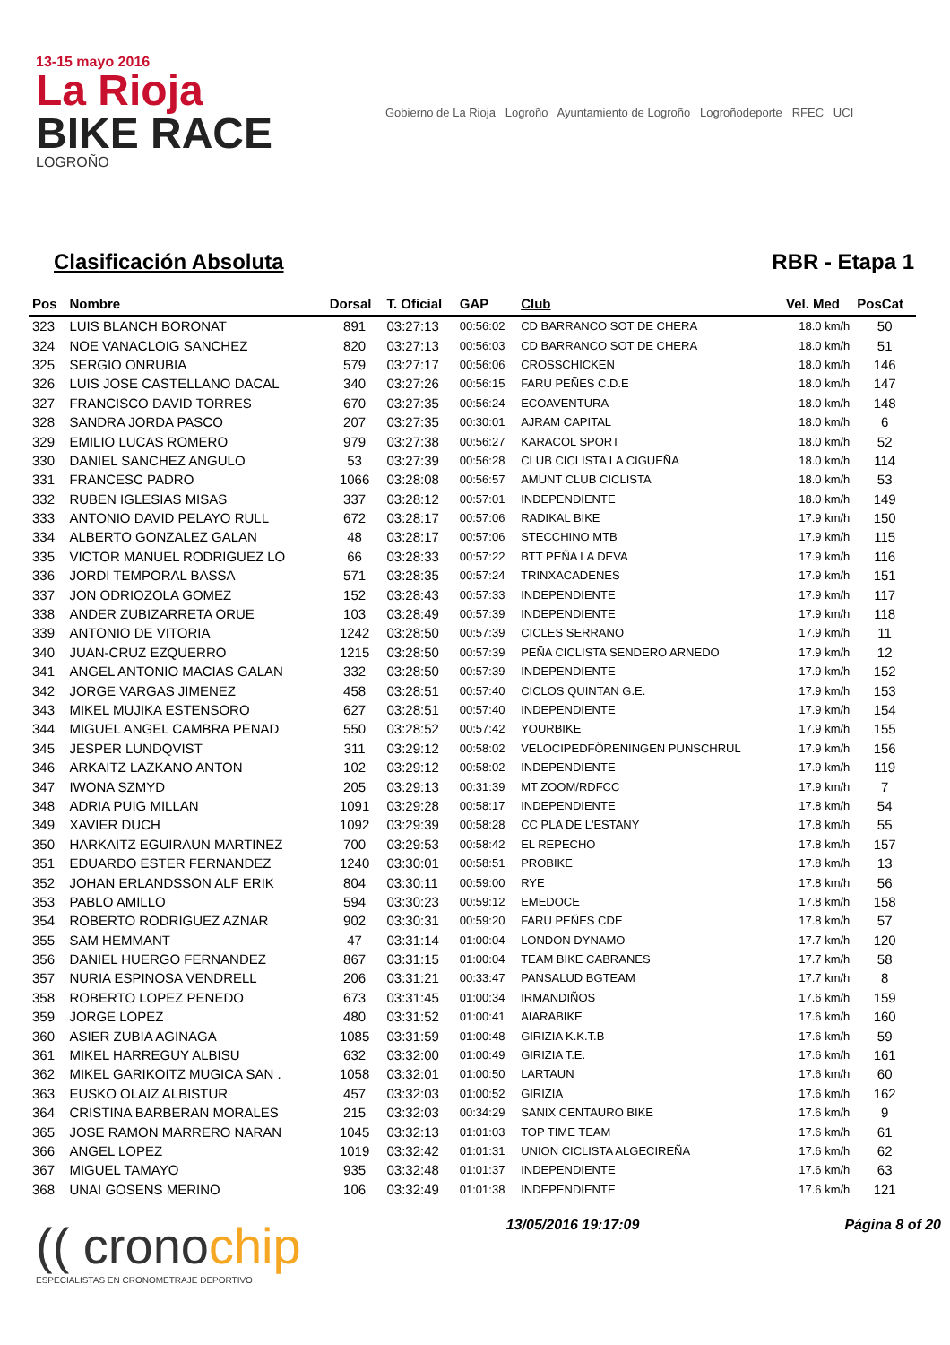13-15 mayo 2016
La Rioja
BIKE RACE
LOGROÑO
Gobierno de La Rioja Logroño Ayuntamiento de Logroño Logroñodeporte RFEC UCI
Clasificación Absoluta RBR - Etapa 1
| Pos | Nombre | Dorsal | T. Oficial | GAP | Club | Vel. Med | PosCat |
| --- | --- | --- | --- | --- | --- | --- | --- |
| 323 | LUIS BLANCH BORONAT | 891 | 03:27:13 | 00:56:02 | CD BARRANCO SOT DE CHERA | 18.0 km/h | 50 |
| 324 | NOE VANACLOIG SANCHEZ | 820 | 03:27:13 | 00:56:03 | CD BARRANCO SOT DE CHERA | 18.0 km/h | 51 |
| 325 | SERGIO ONRUBIA | 579 | 03:27:17 | 00:56:06 | CROSSCHICKEN | 18.0 km/h | 146 |
| 326 | LUIS JOSE CASTELLANO DACAL | 340 | 03:27:26 | 00:56:15 | FARU PEÑES C.D.E | 18.0 km/h | 147 |
| 327 | FRANCISCO DAVID TORRES | 670 | 03:27:35 | 00:56:24 | ECOAVENTURA | 18.0 km/h | 148 |
| 328 | SANDRA JORDA PASCO | 207 | 03:27:35 | 00:30:01 | AJRAM CAPITAL | 18.0 km/h | 6 |
| 329 | EMILIO LUCAS ROMERO | 979 | 03:27:38 | 00:56:27 | KARACOL SPORT | 18.0 km/h | 52 |
| 330 | DANIEL SANCHEZ ANGULO | 53 | 03:27:39 | 00:56:28 | CLUB CICLISTA LA CIGUEÑA | 18.0 km/h | 114 |
| 331 | FRANCESC PADRO | 1066 | 03:28:08 | 00:56:57 | AMUNT CLUB CICLISTA | 18.0 km/h | 53 |
| 332 | RUBEN IGLESIAS MISAS | 337 | 03:28:12 | 00:57:01 | INDEPENDIENTE | 18.0 km/h | 149 |
| 333 | ANTONIO DAVID PELAYO RULL | 672 | 03:28:17 | 00:57:06 | RADIKAL BIKE | 17.9 km/h | 150 |
| 334 | ALBERTO GONZALEZ GALAN | 48 | 03:28:17 | 00:57:06 | STECCHINO MTB | 17.9 km/h | 115 |
| 335 | VICTOR MANUEL RODRIGUEZ LO | 66 | 03:28:33 | 00:57:22 | BTT PEÑA LA DEVA | 17.9 km/h | 116 |
| 336 | JORDI TEMPORAL BASSA | 571 | 03:28:35 | 00:57:24 | TRINXACADENES | 17.9 km/h | 151 |
| 337 | JON ODRIOZOLA GOMEZ | 152 | 03:28:43 | 00:57:33 | INDEPENDIENTE | 17.9 km/h | 117 |
| 338 | ANDER ZUBIZARRETA ORUE | 103 | 03:28:49 | 00:57:39 | INDEPENDIENTE | 17.9 km/h | 118 |
| 339 | ANTONIO DE VITORIA | 1242 | 03:28:50 | 00:57:39 | CICLES SERRANO | 17.9 km/h | 11 |
| 340 | JUAN-CRUZ EZQUERRO | 1215 | 03:28:50 | 00:57:39 | PEÑA CICLISTA SENDERO ARNEDO | 17.9 km/h | 12 |
| 341 | ANGEL ANTONIO MACIAS GALAN | 332 | 03:28:50 | 00:57:39 | INDEPENDIENTE | 17.9 km/h | 152 |
| 342 | JORGE VARGAS JIMENEZ | 458 | 03:28:51 | 00:57:40 | CICLOS QUINTAN G.E. | 17.9 km/h | 153 |
| 343 | MIKEL MUJIKA ESTENSORO | 627 | 03:28:51 | 00:57:40 | INDEPENDIENTE | 17.9 km/h | 154 |
| 344 | MIGUEL ANGEL CAMBRA PENAD | 550 | 03:28:52 | 00:57:42 | YOURBIKE | 17.9 km/h | 155 |
| 345 | JESPER LUNDQVIST | 311 | 03:29:12 | 00:58:02 | VELOCIPEDFÖRENINGEN PUNSCHRUL | 17.9 km/h | 156 |
| 346 | ARKAITZ LAZKANO ANTON | 102 | 03:29:12 | 00:58:02 | INDEPENDIENTE | 17.9 km/h | 119 |
| 347 | IWONA SZMYD | 205 | 03:29:13 | 00:31:39 | MT ZOOM/RDFCC | 17.9 km/h | 7 |
| 348 | ADRIA PUIG MILLAN | 1091 | 03:29:28 | 00:58:17 | INDEPENDIENTE | 17.8 km/h | 54 |
| 349 | XAVIER DUCH | 1092 | 03:29:39 | 00:58:28 | CC PLA DE L'ESTANY | 17.8 km/h | 55 |
| 350 | HARKAITZ EGUIRAUN MARTINEZ | 700 | 03:29:53 | 00:58:42 | EL REPECHO | 17.8 km/h | 157 |
| 351 | EDUARDO ESTER FERNANDEZ | 1240 | 03:30:01 | 00:58:51 | PROBIKE | 17.8 km/h | 13 |
| 352 | JOHAN ERLANDSSON ALF ERIK | 804 | 03:30:11 | 00:59:00 | RYE | 17.8 km/h | 56 |
| 353 | PABLO AMILLO | 594 | 03:30:23 | 00:59:12 | EMEDOCE | 17.8 km/h | 158 |
| 354 | ROBERTO RODRIGUEZ AZNAR | 902 | 03:30:31 | 00:59:20 | FARU PEÑES CDE | 17.8 km/h | 57 |
| 355 | SAM HEMMANT | 47 | 03:31:14 | 01:00:04 | LONDON DYNAMO | 17.7 km/h | 120 |
| 356 | DANIEL HUERGO FERNANDEZ | 867 | 03:31:15 | 01:00:04 | TEAM BIKE CABRANES | 17.7 km/h | 58 |
| 357 | NURIA ESPINOSA VENDRELL | 206 | 03:31:21 | 00:33:47 | PANSALUD BGTEAM | 17.7 km/h | 8 |
| 358 | ROBERTO LOPEZ PENEDO | 673 | 03:31:45 | 01:00:34 | IRMANDIÑOS | 17.6 km/h | 159 |
| 359 | JORGE LOPEZ | 480 | 03:31:52 | 01:00:41 | AIARABIKE | 17.6 km/h | 160 |
| 360 | ASIER ZUBIA AGINAGA | 1085 | 03:31:59 | 01:00:48 | GIRIZIA K.K.T.B | 17.6 km/h | 59 |
| 361 | MIKEL HARREGUY ALBISU | 632 | 03:32:00 | 01:00:49 | GIRIZIA T.E. | 17.6 km/h | 161 |
| 362 | MIKEL GARIKOITZ MUGICA SAN . | 1058 | 03:32:01 | 01:00:50 | LARTAUN | 17.6 km/h | 60 |
| 363 | EUSKO OLAIZ ALBISTUR | 457 | 03:32:03 | 01:00:52 | GIRIZIA | 17.6 km/h | 162 |
| 364 | CRISTINA BARBERAN MORALES | 215 | 03:32:03 | 00:34:29 | SANIX CENTAURO BIKE | 17.6 km/h | 9 |
| 365 | JOSE RAMON MARRERO NARAN | 1045 | 03:32:13 | 01:01:03 | TOP TIME TEAM | 17.6 km/h | 61 |
| 366 | ANGEL LOPEZ | 1019 | 03:32:42 | 01:01:31 | UNION CICLISTA ALGECIREÑA | 17.6 km/h | 62 |
| 367 | MIGUEL TAMAYO | 935 | 03:32:48 | 01:01:37 | INDEPENDIENTE | 17.6 km/h | 63 |
| 368 | UNAI GOSENS MERINO | 106 | 03:32:49 | 01:01:38 | INDEPENDIENTE | 17.6 km/h | 121 |
(( cronochip
ESPECIALISTAS EN CRONOMETRAJE DEPORTIVO
13/05/2016 19:17:09 Página 8 of 20